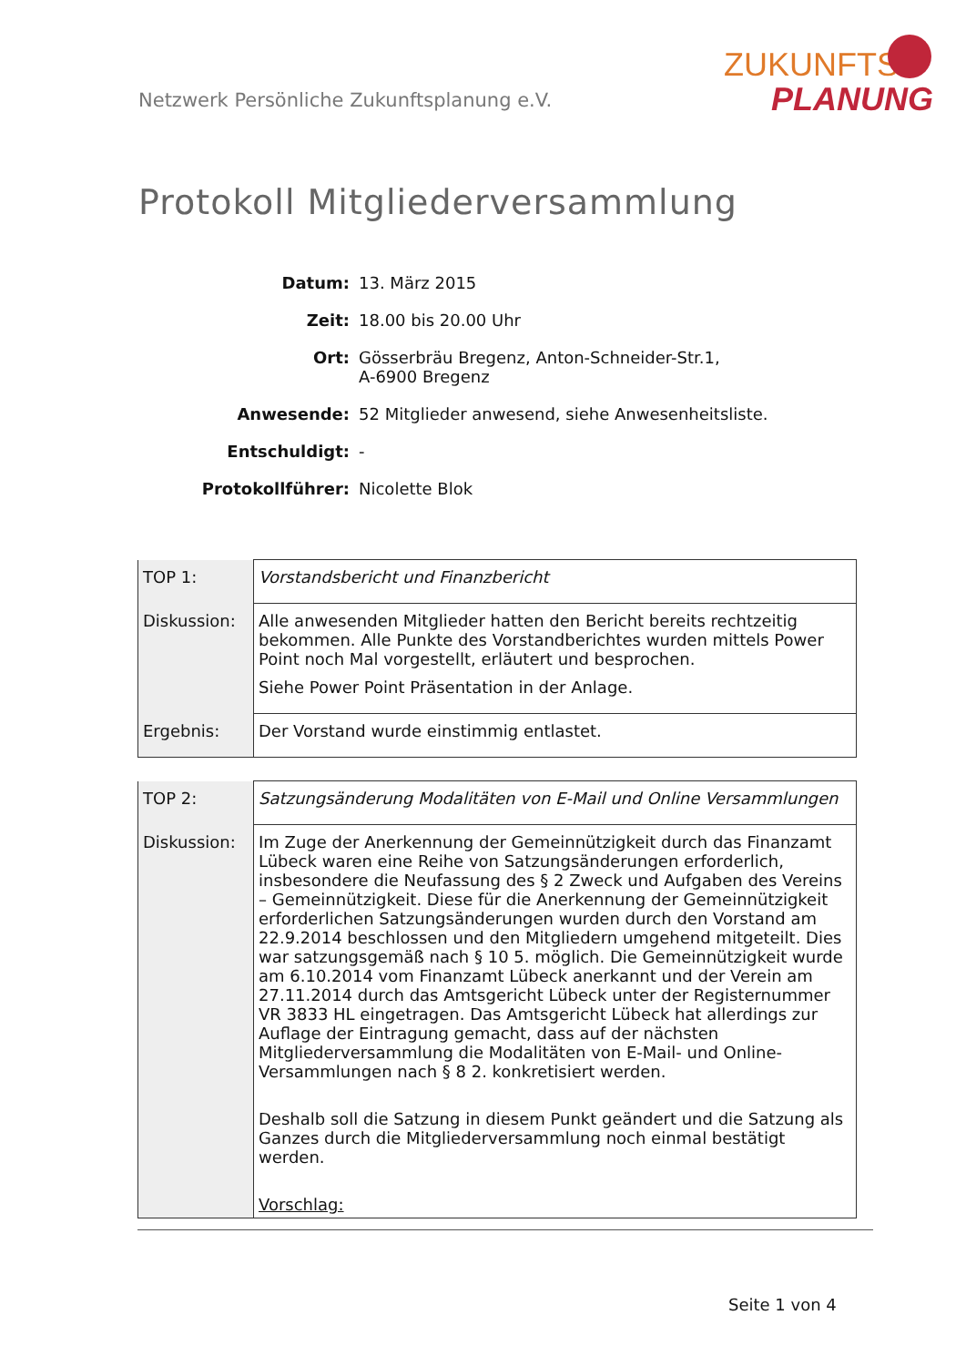Netzwerk Persönliche Zukunftsplanung e.V.
ZUKUNFTS
PLANUNG
Protokoll Mitgliederversammlung
| Datum: | 13. März 2015 |
| Zeit: | 18.00 bis 20.00 Uhr |
| Ort: | Gösserbräu Bregenz, Anton-Schneider-Str.1, A-6900 Bregenz |
| Anwesende: | 52 Mitglieder anwesend, siehe Anwesenheitsliste. |
| Entschuldigt: | - |
| Protokollführer: | Nicolette Blok |
| TOP 1: | Vorstandsbericht und Finanzbericht |
| Diskussion: | Alle anwesenden Mitglieder hatten den Bericht bereits rechtzeitig bekommen. Alle Punkte des Vorstandberichtes wurden mittels Power Point noch Mal vorgestellt, erläutert und besprochen. Siehe Power Point Präsentation in der Anlage. |
| Ergebnis: | Der Vorstand wurde einstimmig entlastet. |
| TOP 2: | Satzungsänderung Modalitäten von E-Mail und Online Versammlungen |
| Diskussion: | Im Zuge der Anerkennung der Gemeinnützigkeit durch das Finanzamt Lübeck waren eine Reihe von Satzungsänderungen erforderlich, insbesondere die Neufassung des § 2 Zweck und Aufgaben des Vereins – Gemeinnützigkeit. Diese für die Anerkennung der Gemeinnützigkeit erforderlichen Satzungsänderungen wurden durch den Vorstand am 22.9.2014 beschlossen und den Mitgliedern umgehend mitgeteilt. Dies war satzungsgemäß nach § 10 5. möglich. Die Gemeinnützigkeit wurde am 6.10.2014 vom Finanzamt Lübeck anerkannt und der Verein am 27.11.2014 durch das Amtsgericht Lübeck unter der Registernummer VR 3833 HL eingetragen. Das Amtsgericht Lübeck hat allerdings zur Auflage der Eintragung gemacht, dass auf der nächsten Mitgliederversammlung die Modalitäten von E-Mail- und Online-Versammlungen nach § 8 2. konkretisiert werden. Deshalb soll die Satzung in diesem Punkt geändert und die Satzung als Ganzes durch die Mitgliederversammlung noch einmal bestätigt werden. Vorschlag: |
Seite 1 von 4